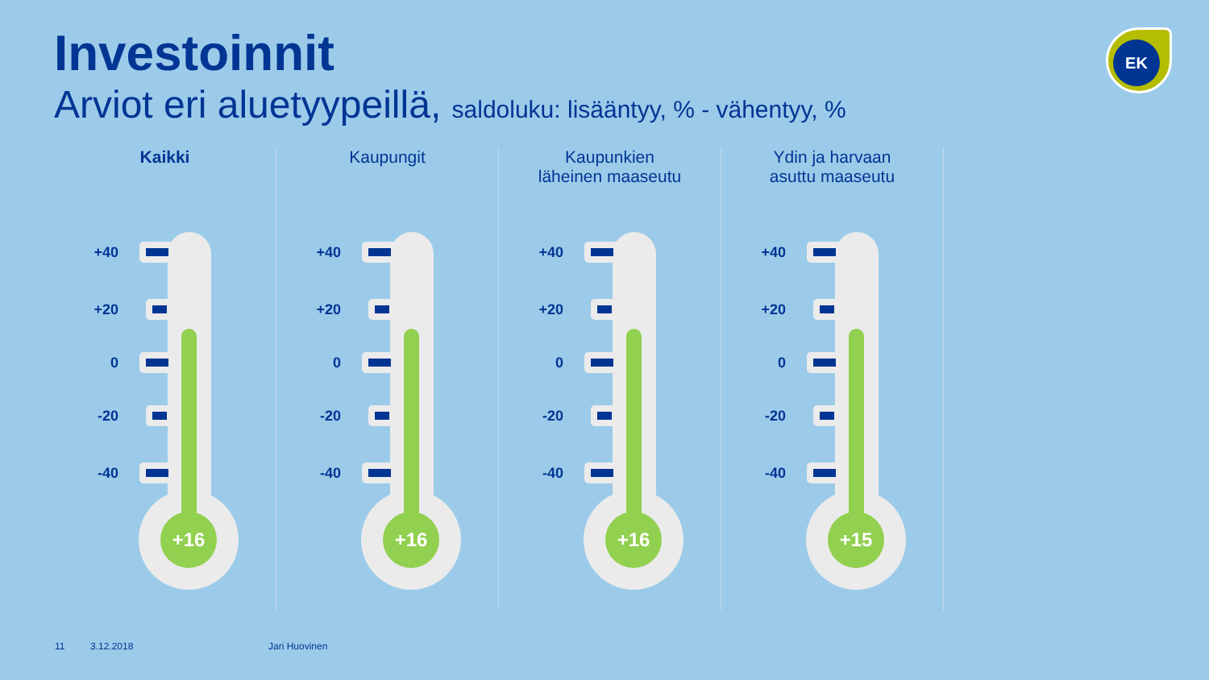Investoinnit
Arviot eri aluetyypeillä, saldoluku: lisääntyy, % - vähentyy, %
EK
Kaikki
+16
+40
+20
0
-20
-40
Kaupungit
+16
+40
+20
0
-20
-40
Kaupunkien
läheinen maaseutu
+16
+40
+20
0
-20
-40
Ydin ja harvaan
asuttu maaseutu
+15
+40
+20
0
-20
-40
11 3.12.2018 Jari Huovinen